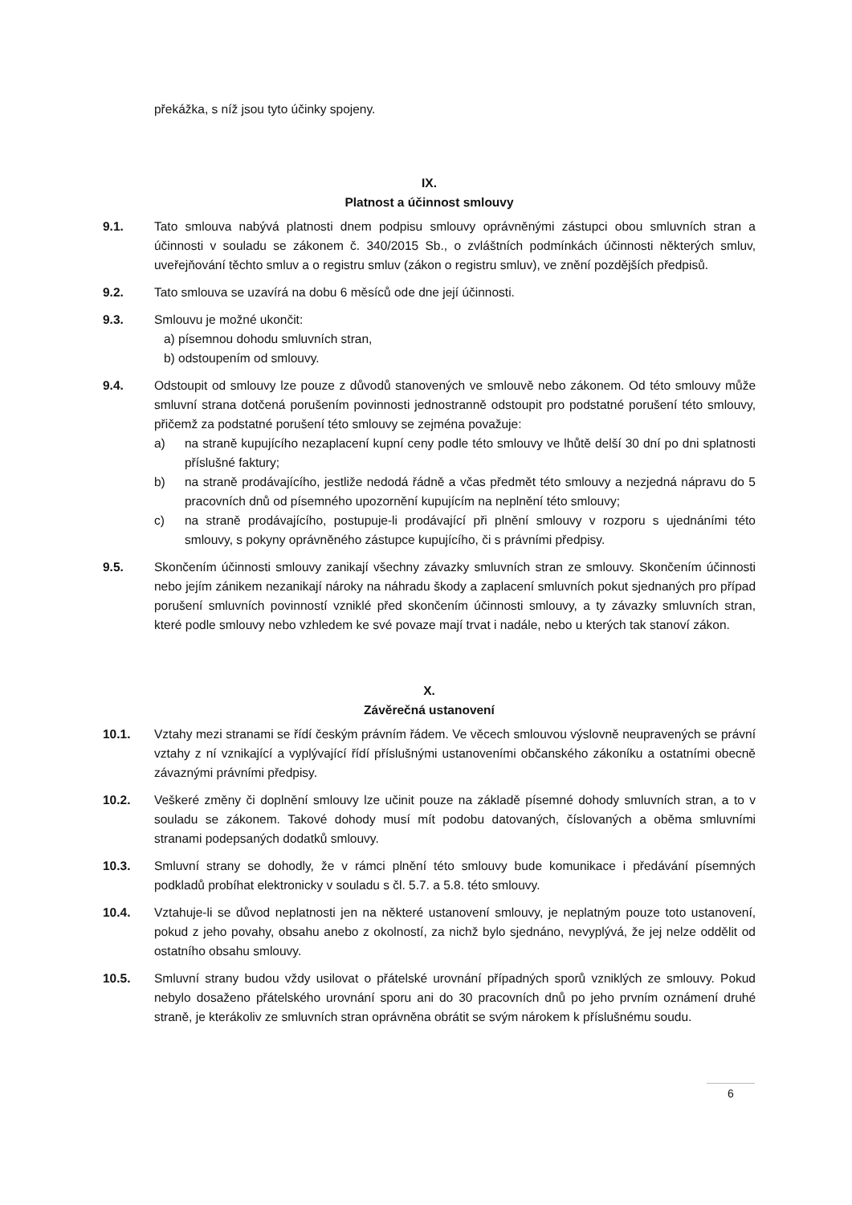překážka, s níž jsou tyto účinky spojeny.
IX.
Platnost a účinnost smlouvy
9.1. Tato smlouva nabývá platnosti dnem podpisu smlouvy oprávněnými zástupci obou smluvních stran a účinnosti v souladu se zákonem č. 340/2015 Sb., o zvláštních podmínkách účinnosti některých smluv, uveřejňování těchto smluv a o registru smluv (zákon o registru smluv), ve znění pozdějších předpisů.
9.2. Tato smlouva se uzavírá na dobu 6 měsíců ode dne její účinnosti.
9.3. Smlouvu je možné ukončit:
a) písemnou dohodu smluvních stran,
b) odstoupením od smlouvy.
9.4. Odstoupit od smlouvy lze pouze z důvodů stanovených ve smlouvě nebo zákonem. Od této smlouvy může smluvní strana dotčená porušením povinnosti jednostranně odstoupit pro podstatné porušení této smlouvy, přičemž za podstatné porušení této smlouvy se zejména považuje:
a) na straně kupujícího nezaplacení kupní ceny podle této smlouvy ve lhůtě delší 30 dní po dni splatnosti příslušné faktury;
b) na straně prodávajícího, jestliže nedodá řádně a včas předmět této smlouvy a nezjedná nápravu do 5 pracovních dnů od písemného upozornění kupujícím na neplnění této smlouvy;
c) na straně prodávajícího, postupuje-li prodávající při plnění smlouvy v rozporu s ujednáními této smlouvy, s pokyny oprávněného zástupce kupujícího, či s právními předpisy.
9.5. Skončením účinnosti smlouvy zanikají všechny závazky smluvních stran ze smlouvy. Skončením účinnosti nebo jejím zánikem nezanikají nároky na náhradu škody a zaplacení smluvních pokut sjednaných pro případ porušení smluvních povinností vzniklé před skončením účinnosti smlouvy, a ty závazky smluvních stran, které podle smlouvy nebo vzhledem ke své povaze mají trvat i nadále, nebo u kterých tak stanoví zákon.
X.
Závěrečná ustanovení
10.1. Vztahy mezi stranami se řídí českým právním řádem. Ve věcech smlouvou výslovně neupravených se právní vztahy z ní vznikající a vyplývající řídí příslušnými ustanoveními občanského zákoníku a ostatními obecně závaznými právními předpisy.
10.2. Veškeré změny či doplnění smlouvy lze učinit pouze na základě písemné dohody smluvních stran, a to v souladu se zákonem. Takové dohody musí mít podobu datovaných, číslovaných a oběma smluvními stranami podepsaných dodatků smlouvy.
10.3. Smluvní strany se dohodly, že v rámci plnění této smlouvy bude komunikace i předávání písemných podkladů probíhat elektronicky v souladu s čl. 5.7. a 5.8. této smlouvy.
10.4. Vztahuje-li se důvod neplatnosti jen na některé ustanovení smlouvy, je neplatným pouze toto ustanovení, pokud z jeho povahy, obsahu anebo z okolností, za nichž bylo sjednáno, nevyplývá, že jej nelze oddělit od ostatního obsahu smlouvy.
10.5. Smluvní strany budou vždy usilovat o přátelské urovnání případných sporů vzniklých ze smlouvy. Pokud nebylo dosaženo přátelského urovnání sporu ani do 30 pracovních dnů po jeho prvním oznámení druhé straně, je kterákoliv ze smluvních stran oprávněna obrátit se svým nárokem k příslušnému soudu.
6